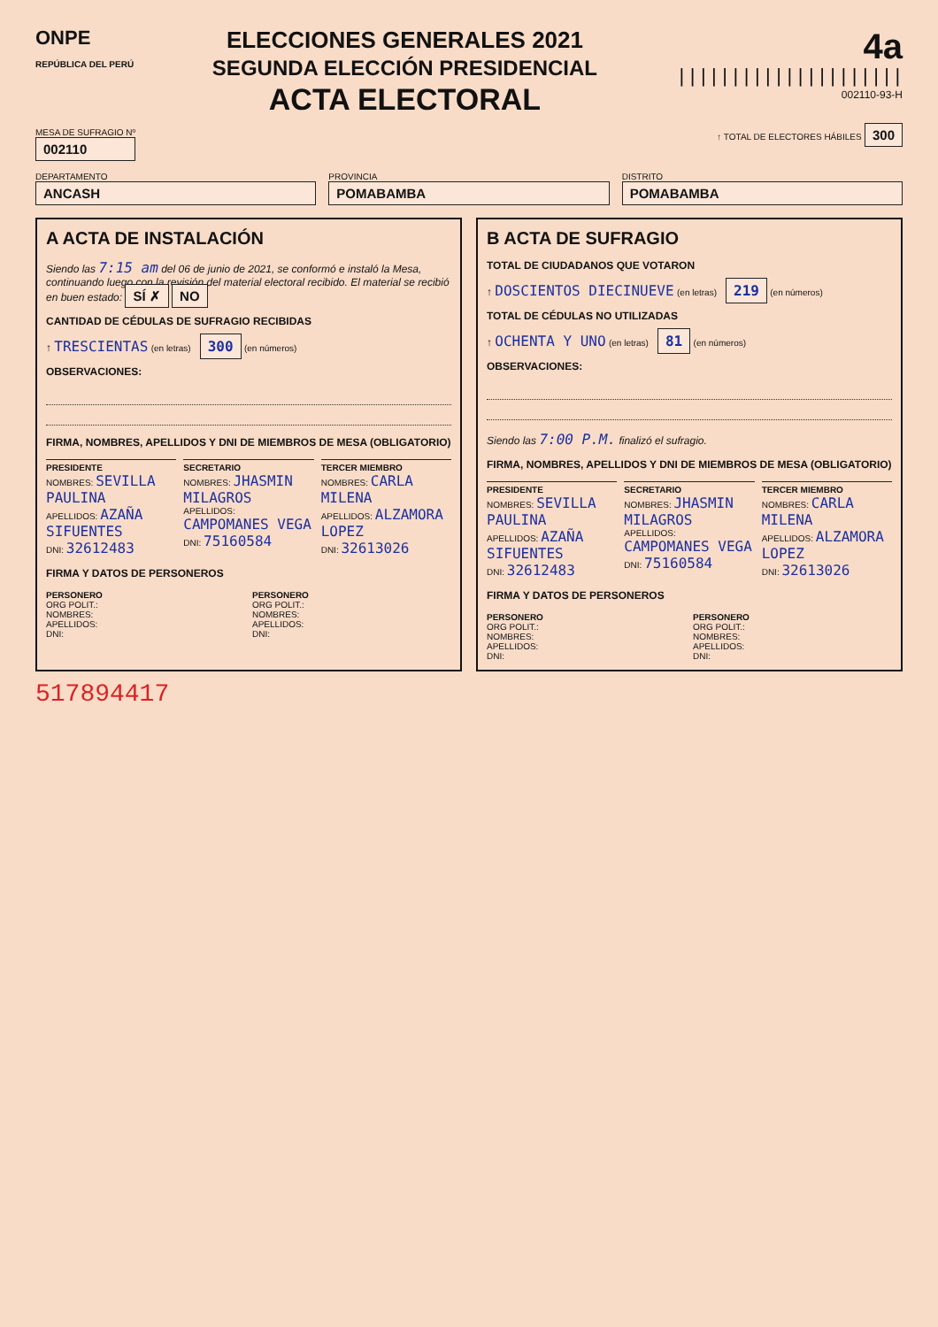ONPE
REPÚBLICA DEL PERÚ
ELECCIONES GENERALES 2021
SEGUNDA ELECCIÓN PRESIDENCIAL
ACTA ELECTORAL
4a
|||||||||||||||||||||
002110-93-H
MESA DE SUFRAGIO Nº
002110
↑ TOTAL DE ELECTORES HÁBILES 300
DEPARTAMENTO
ANCASH
PROVINCIA
POMABAMBA
DISTRITO
POMABAMBA
A ACTA DE INSTALACIÓN
Siendo las 7:15 am del 06 de junio de 2021, se conformó e instaló la Mesa, continuando luego con la revisión del material electoral recibido. El material se recibió en buen estado: SÍ ✗ NO
CANTIDAD DE CÉDULAS DE SUFRAGIO RECIBIDAS
↑ TRESCIENTAS (en letras) 300 (en números)
OBSERVACIONES:
FIRMA, NOMBRES, APELLIDOS Y DNI DE MIEMBROS DE MESA (OBLIGATORIO)
PRESIDENTE
NOMBRES: SEVILLA PAULINA
APELLIDOS: AZAÑA SIFUENTES
DNI: 32612483
SECRETARIO
NOMBRES: JHASMIN MILAGROS
APELLIDOS: CAMPOMANES VEGA
DNI: 75160584
TERCER MIEMBRO
NOMBRES: CARLA MILENA
APELLIDOS: ALZAMORA LOPEZ
DNI: 32613026
FIRMA Y DATOS DE PERSONEROS
PERSONERO
ORG POLIT.:
NOMBRES:
APELLIDOS:
DNI:
PERSONERO
ORG POLIT.:
NOMBRES:
APELLIDOS:
DNI:
B ACTA DE SUFRAGIO
TOTAL DE CIUDADANOS QUE VOTARON
↑ DOSCIENTOS DIECINUEVE (en letras) 219 (en números)
TOTAL DE CÉDULAS NO UTILIZADAS
↑ OCHENTA Y UNO (en letras) 81 (en números)
OBSERVACIONES:
Siendo las 7:00 P.M. finalizó el sufragio.
FIRMA, NOMBRES, APELLIDOS Y DNI DE MIEMBROS DE MESA (OBLIGATORIO)
PRESIDENTE
NOMBRES: SEVILLA PAULINA
APELLIDOS: AZAÑA SIFUENTES
DNI: 32612483
SECRETARIO
NOMBRES: JHASMIN MILAGROS
APELLIDOS: CAMPOMANES VEGA
DNI: 75160584
TERCER MIEMBRO
NOMBRES: CARLA MILENA
APELLIDOS: ALZAMORA LOPEZ
DNI: 32613026
FIRMA Y DATOS DE PERSONEROS
PERSONERO
ORG POLIT.:
NOMBRES:
APELLIDOS:
DNI:
PERSONERO
ORG POLIT.:
NOMBRES:
APELLIDOS:
DNI:
517894417